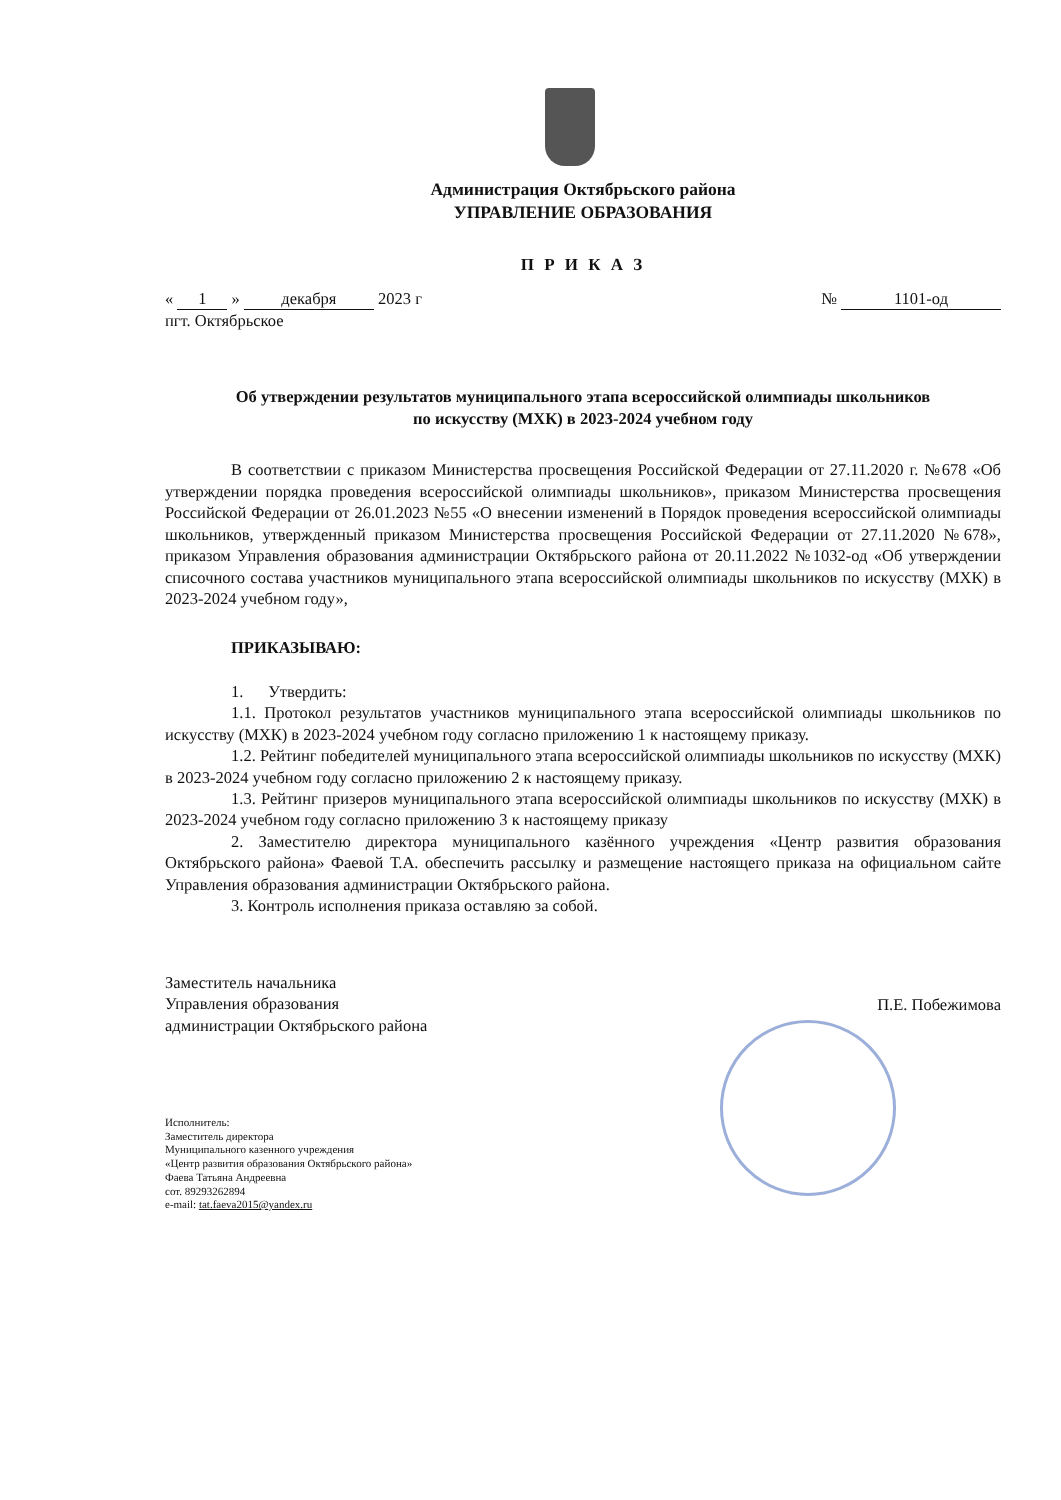Администрация Октябрьского района
УПРАВЛЕНИЕ ОБРАЗОВАНИЯ
П Р И К А З
« 1 » декабря 2023 г № 1101-од
пгт. Октябрьское
Об утверждении результатов муниципального этапа всероссийской олимпиады школьников
по искусству (МХК) в 2023-2024 учебном году
В соответствии с приказом Министерства просвещения Российской Федерации от 27.11.2020 г. №678 «Об утверждении порядка проведения всероссийской олимпиады школьников», приказом Министерства просвещения Российской Федерации от 26.01.2023 №55 «О внесении изменений в Порядок проведения всероссийской олимпиады школьников, утвержденный приказом Министерства просвещения Российской Федерации от 27.11.2020 №678», приказом Управления образования администрации Октябрьского района от 20.11.2022 №1032-од «Об утверждении списочного состава участников муниципального этапа всероссийской олимпиады школьников по искусству (МХК) в 2023-2024 учебном году»,
ПРИКАЗЫВАЮ:
1. Утвердить:
1.1. Протокол результатов участников муниципального этапа всероссийской олимпиады школьников по искусству (МХК) в 2023-2024 учебном году согласно приложению 1 к настоящему приказу.
1.2. Рейтинг победителей муниципального этапа всероссийской олимпиады школьников по искусству (МХК) в 2023-2024 учебном году согласно приложению 2 к настоящему приказу.
1.3. Рейтинг призеров муниципального этапа всероссийской олимпиады школьников по искусству (МХК) в 2023-2024 учебном году согласно приложению 3 к настоящему приказу
2. Заместителю директора муниципального казённого учреждения «Центр развития образования Октябрьского района» Фаевой Т.А. обеспечить рассылку и размещение настоящего приказа на официальном сайте Управления образования администрации Октябрьского района.
3. Контроль исполнения приказа оставляю за собой.
Заместитель начальника
Управления образования
администрации Октябрьского района
П.Е. Побежимова
Исполнитель:
Заместитель директора
Муниципального казенного учреждения
«Центр развития образования Октябрьского района»
Фаева Татьяна Андреевна
сот. 89293262894
e-mail: tat.faeva2015@yandex.ru